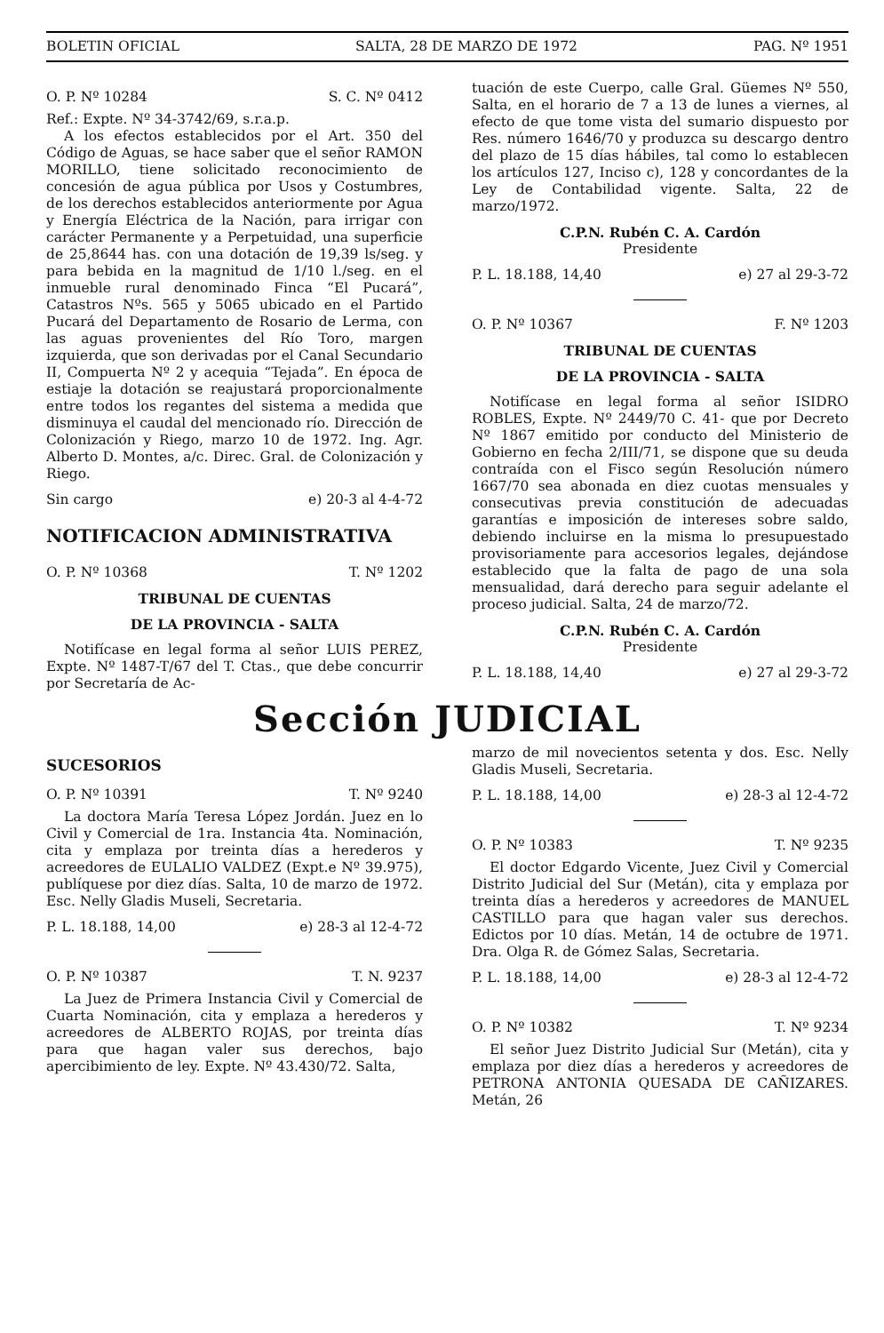BOLETIN OFICIAL SALTA, 28 DE MARZO DE 1972 PAG. Nº 1951
O. P. Nº 10284 S. C. Nº 0412
Ref.: Expte. Nº 34-3742/69, s.r.a.p.
A los efectos establecidos por el Art. 350 del Código de Aguas, se hace saber que el señor RAMON MORILLO, tiene solicitado reconocimiento de concesión de agua pública por Usos y Costumbres, de los derechos establecidos anteriormente por Agua y Energía Eléctrica de la Nación, para irrigar con carácter Permanente y a Perpetuidad, una superficie de 25,8644 has. con una dotación de 19,39 ls/seg. y para bebida en la magnitud de 1/10 l./seg. en el inmueble rural denominado Finca “El Pucará”, Catastros Nºs. 565 y 5065 ubicado en el Partido Pucará del Departamento de Rosario de Lerma, con las aguas provenientes del Río Toro, margen izquierda, que son derivadas por el Canal Secundario II, Compuerta Nº 2 y acequia “Tejada”. En época de estiaje la dotación se reajustará proporcionalmente entre todos los regantes del sistema a medida que disminuya el caudal del mencionado río. Dirección de Colonización y Riego, marzo 10 de 1972. Ing. Agr. Alberto D. Montes, a/c. Direc. Gral. de Colonización y Riego.
Sin cargo e) 20-3 al 4-4-72
NOTIFICACION ADMINISTRATIVA
O. P. Nº 10368 T. Nº 1202
TRIBUNAL DE CUENTAS
DE LA PROVINCIA - SALTA
Notifícase en legal forma al señor LUIS PEREZ, Expte. Nº 1487-T/67 del T. Ctas., que debe concurrir por Secretaría de Ac-
tuación de este Cuerpo, calle Gral. Güemes Nº 550, Salta, en el horario de 7 a 13 de lunes a viernes, al efecto de que tome vista del sumario dispuesto por Res. número 1646/70 y produzca su descargo dentro del plazo de 15 días hábiles, tal como lo establecen los artículos 127, Inciso c), 128 y concordantes de la Ley de Contabilidad vigente. Salta, 22 de marzo/1972.
C.P.N. Rubén C. A. Cardón
Presidente
P. L. 18.188, 14,40 e) 27 al 29-3-72
O. P. Nº 10367 F. Nº 1203
TRIBUNAL DE CUENTAS
DE LA PROVINCIA - SALTA
Notifícase en legal forma al señor ISIDRO ROBLES, Expte. Nº 2449/70 C. 41- que por Decreto Nº 1867 emitido por conducto del Ministerio de Gobierno en fecha 2/III/71, se dispone que su deuda contraída con el Fisco según Resolución número 1667/70 sea abonada en diez cuotas mensuales y consecutivas previa constitución de adecuadas garantías e imposición de intereses sobre saldo, debiendo incluirse en la misma lo presupuestado provisoriamente para accesorios legales, dejándose establecido que la falta de pago de una sola mensualidad, dará derecho para seguir adelante el proceso judicial. Salta, 24 de marzo/72.
C.P.N. Rubén C. A. Cardón
Presidente
P. L. 18.188, 14,40 e) 27 al 29-3-72
Sección JUDICIAL
SUCESORIOS
O. P. Nº 10391 T. Nº 9240
La doctora María Teresa López Jordán. Juez en lo Civil y Comercial de 1ra. Instancia 4ta. Nominación, cita y emplaza por treinta días a herederos y acreedores de EULALIO VALDEZ (Expt.e Nº 39.975), publíquese por diez días. Salta, 10 de marzo de 1972. Esc. Nelly Gladis Museli, Secretaria.
P. L. 18.188, 14,00 e) 28-3 al 12-4-72
O. P. Nº 10387 T. N. 9237
La Juez de Primera Instancia Civil y Comercial de Cuarta Nominación, cita y emplaza a herederos y acreedores de ALBERTO ROJAS, por treinta días para que hagan valer sus derechos, bajo apercibimiento de ley. Expte. Nº 43.430/72. Salta,
marzo de mil novecientos setenta y dos. Esc. Nelly Gladis Museli, Secretaria.
P. L. 18.188, 14,00 e) 28-3 al 12-4-72
O. P. Nº 10383 T. Nº 9235
El doctor Edgardo Vicente, Juez Civil y Comercial Distrito Judicial del Sur (Metán), cita y emplaza por treinta días a herederos y acreedores de MANUEL CASTILLO para que hagan valer sus derechos. Edictos por 10 días. Metán, 14 de octubre de 1971. Dra. Olga R. de Gómez Salas, Secretaria.
P. L. 18.188, 14,00 e) 28-3 al 12-4-72
O. P. Nº 10382 T. Nº 9234
El señor Juez Distrito Judicial Sur (Metán), cita y emplaza por diez días a herederos y acreedores de PETRONA ANTONIA QUESADA DE CAÑIZARES. Metán, 26